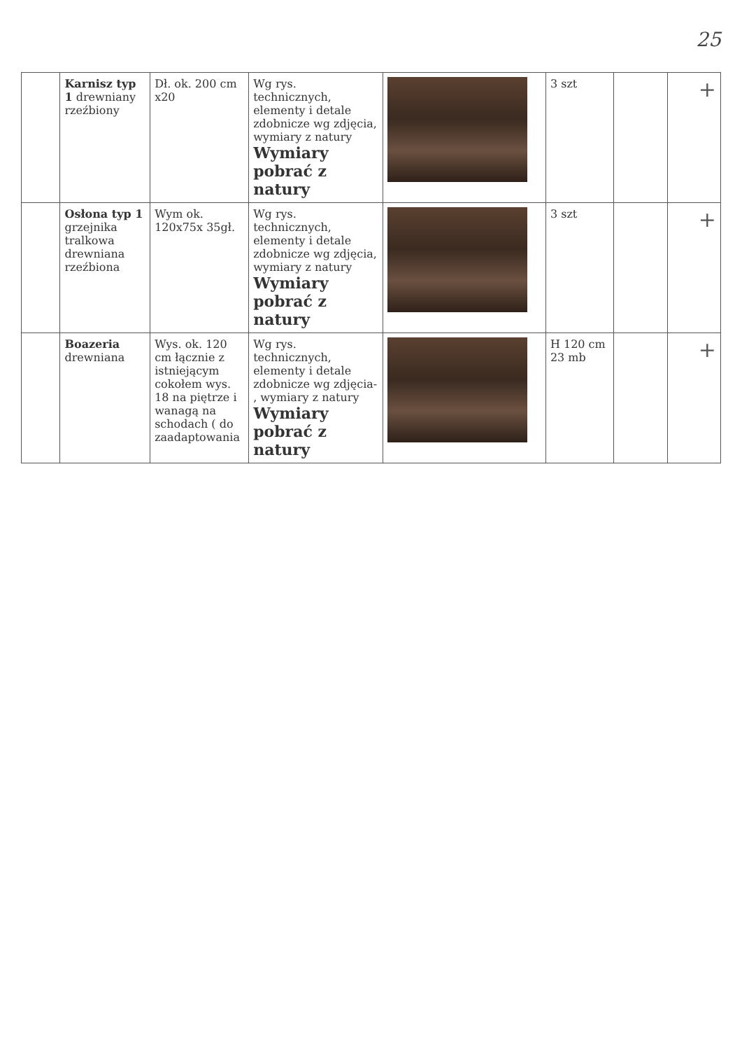25
| | Karnisz typ 1 drewniany rzeźbiony | Dł. ok. 200 cm x20 | Wg rys. technicznych, elementy i detale zdobnicze wg zdjęcia, wymiary z natury Wymiary pobrać z natury | | 3 szt | | + |
| | Osłona typ 1 grzejnika tralkowa drewniana rzeźbiona | Wym ok. 120x75x 35gł. | Wg rys. technicznych, elementy i detale zdobnicze wg zdjęcia, wymiary z natury Wymiary pobrać z natury | | 3 szt | | + |
| | Boazeria drewniana | Wys. ok. 120 cm łącznie z istniejącym cokołem wys. 18 na piętrze i wanagą na schodach ( do zaadaptowania | Wg rys. technicznych, elementy i detale zdobnicze wg zdjęcia- , wymiary z natury Wymiary pobrać z natury | | H 120 cm 23 mb | | + |